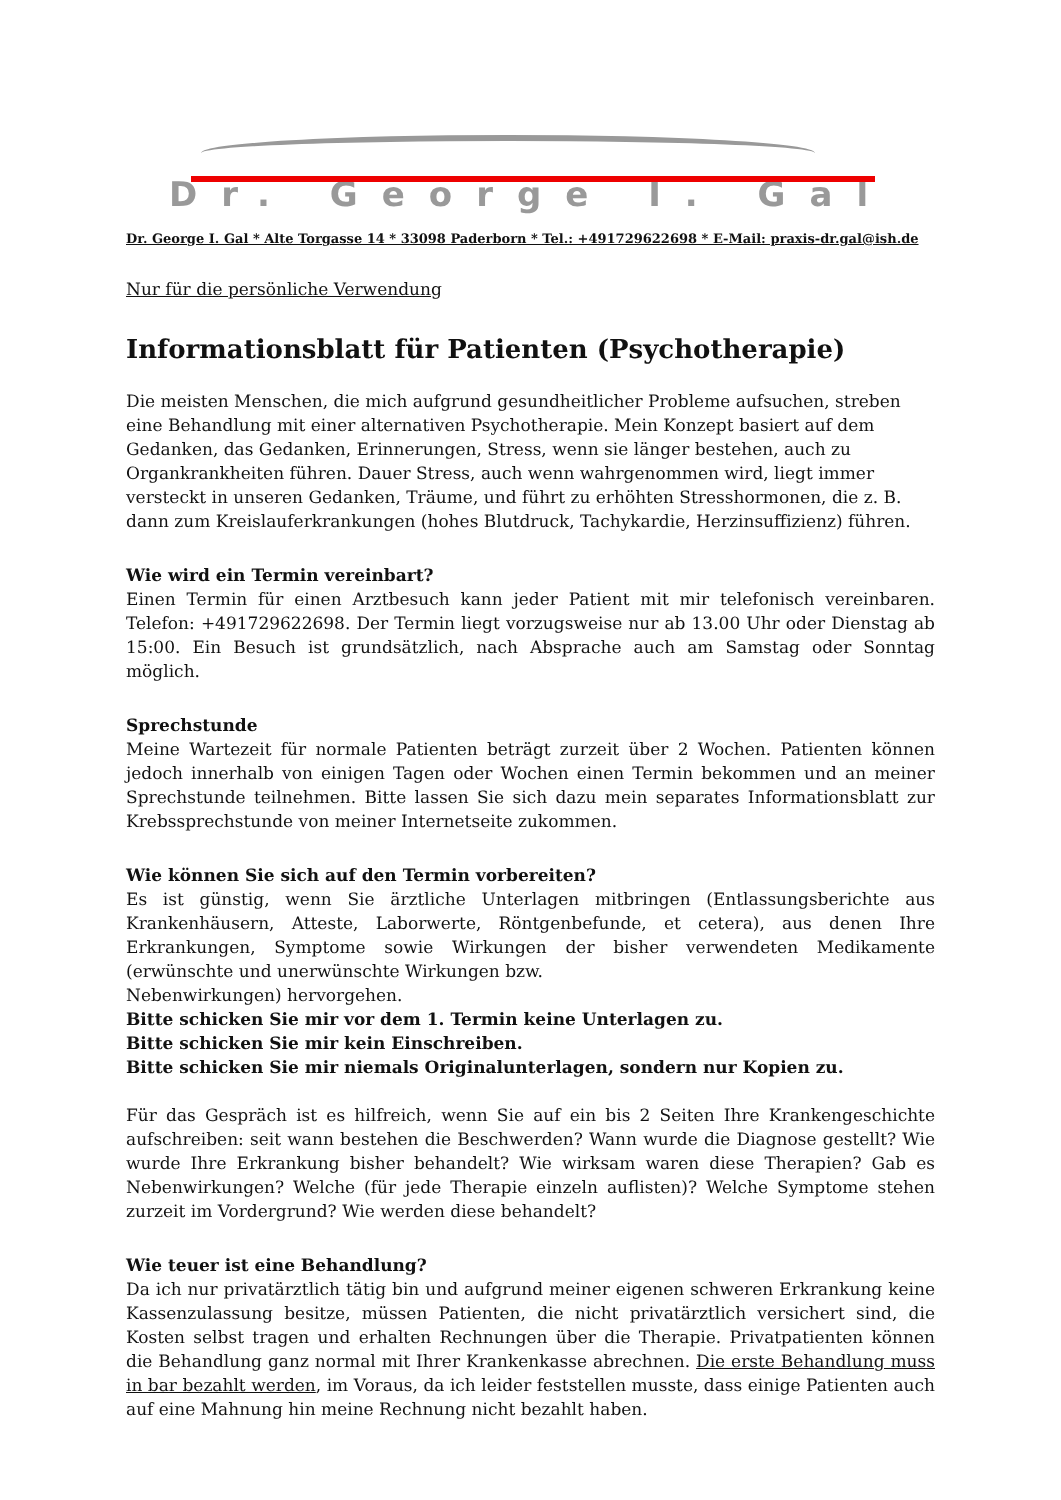Dr. George I. Gal
Dr. George I. Gal * Alte Torgasse 14 * 33098 Paderborn * Tel.: +491729622698 * E-Mail: praxis-dr.gal@ish.de
Nur für die persönliche Verwendung
Informationsblatt für Patienten (Psychotherapie)
Die meisten Menschen, die mich aufgrund gesundheitlicher Probleme aufsuchen, streben eine Behandlung mit einer alternativen Psychotherapie. Mein Konzept basiert auf dem Gedanken, das Gedanken, Erinnerungen, Stress, wenn sie länger bestehen, auch zu Organkrankheiten führen. Dauer Stress, auch wenn wahrgenommen wird, liegt immer versteckt in unseren Gedanken, Träume, und führt zu erhöhten Stresshormonen, die z. B. dann zum Kreislauferkrankungen (hohes Blutdruck, Tachykardie, Herzinsuffizienz) führen.
Wie wird ein Termin vereinbart?
Einen Termin für einen Arztbesuch kann jeder Patient mit mir telefonisch vereinbaren. Telefon: +491729622698. Der Termin liegt vorzugsweise nur ab 13.00 Uhr oder Dienstag ab 15:00. Ein Besuch ist grundsätzlich, nach Absprache auch am Samstag oder Sonntag möglich.
Sprechstunde
Meine Wartezeit für normale Patienten beträgt zurzeit über 2 Wochen. Patienten können jedoch innerhalb von einigen Tagen oder Wochen einen Termin bekommen und an meiner Sprechstunde teilnehmen. Bitte lassen Sie sich dazu mein separates Informationsblatt zur Krebssprechstunde von meiner Internetseite zukommen.
Wie können Sie sich auf den Termin vorbereiten?
Es ist günstig, wenn Sie ärztliche Unterlagen mitbringen (Entlassungsberichte aus Krankenhäusern, Atteste, Laborwerte, Röntgenbefunde, et cetera), aus denen Ihre Erkrankungen, Symptome sowie Wirkungen der bisher verwendeten Medikamente (erwünschte und unerwünschte Wirkungen bzw.
Nebenwirkungen) hervorgehen.
Bitte schicken Sie mir vor dem 1. Termin keine Unterlagen zu.
Bitte schicken Sie mir kein Einschreiben.
Bitte schicken Sie mir niemals Originalunterlagen, sondern nur Kopien zu.
Für das Gespräch ist es hilfreich, wenn Sie auf ein bis 2 Seiten Ihre Krankengeschichte aufschreiben: seit wann bestehen die Beschwerden? Wann wurde die Diagnose gestellt? Wie wurde Ihre Erkrankung bisher behandelt? Wie wirksam waren diese Therapien? Gab es Nebenwirkungen? Welche (für jede Therapie einzeln auflisten)? Welche Symptome stehen zurzeit im Vordergrund? Wie werden diese behandelt?
Wie teuer ist eine Behandlung?
Da ich nur privatärztlich tätig bin und aufgrund meiner eigenen schweren Erkrankung keine Kassenzulassung besitze, müssen Patienten, die nicht privatärztlich versichert sind, die Kosten selbst tragen und erhalten Rechnungen über die Therapie. Privatpatienten können die Behandlung ganz normal mit Ihrer Krankenkasse abrechnen. Die erste Behandlung muss in bar bezahlt werden, im Voraus, da ich leider feststellen musste, dass einige Patienten auch auf eine Mahnung hin meine Rechnung nicht bezahlt haben.